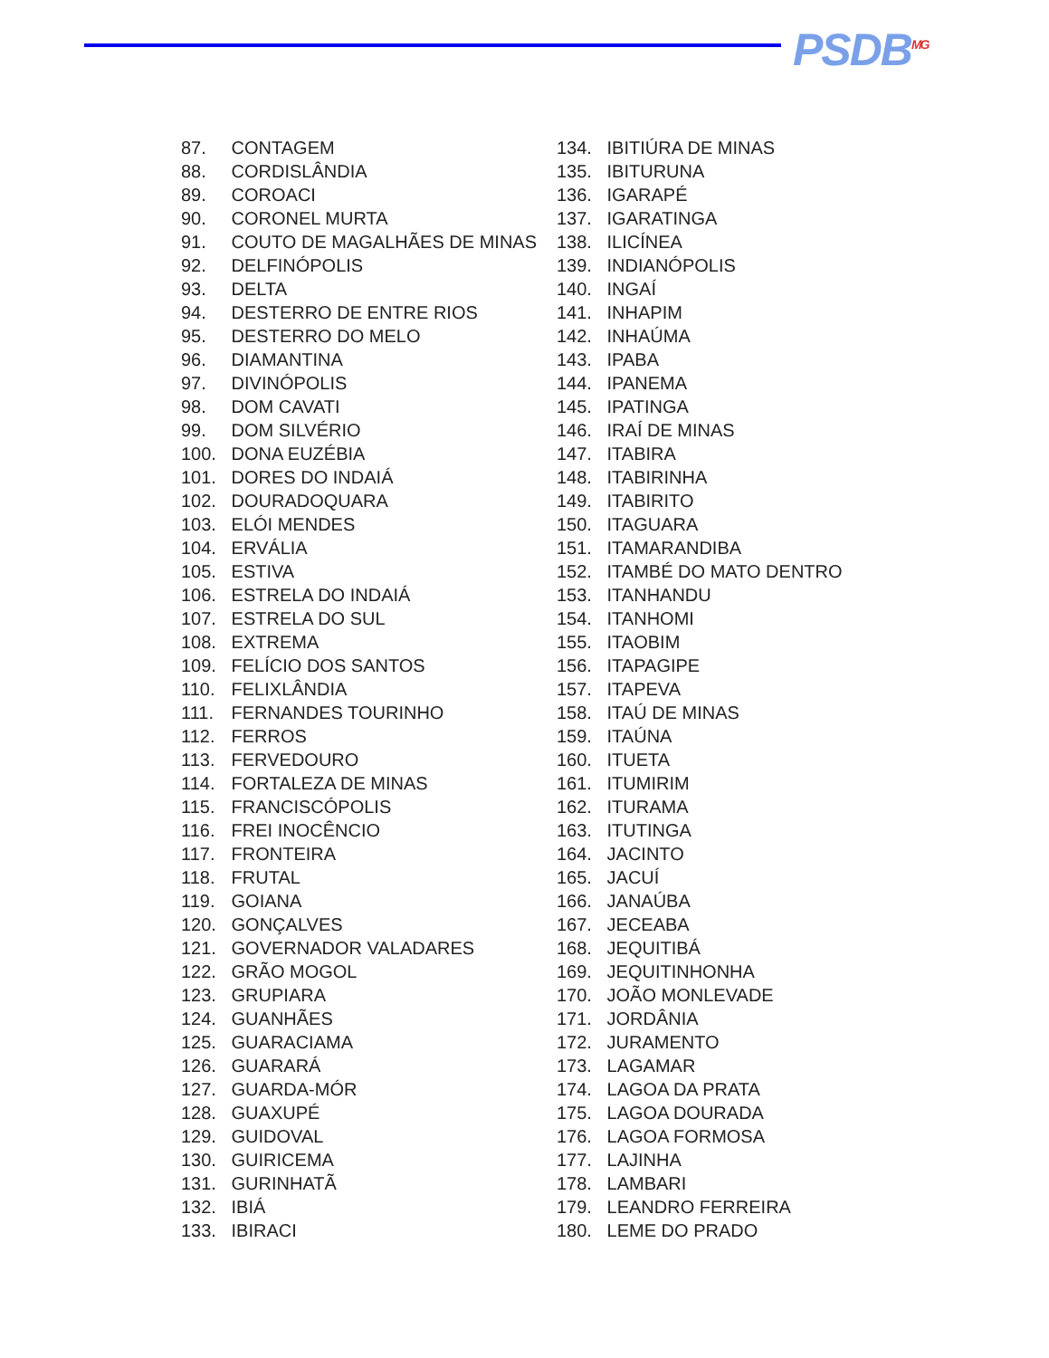PSDB<sup>MG</sup>
87. CONTAGEM
88. CORDISLÂNDIA
89. COROACI
90. CORONEL MURTA
91. COUTO DE MAGALHÃES DE MINAS
92. DELFINÓPOLIS
93. DELTA
94. DESTERRO DE ENTRE RIOS
95. DESTERRO DO MELO
96. DIAMANTINA
97. DIVINÓPOLIS
98. DOM CAVATI
99. DOM SILVÉRIO
100. DONA EUZÉBIA
101. DORES DO INDAIÁ
102. DOURADOQUARA
103. ELÓI MENDES
104. ERVÁLIA
105. ESTIVA
106. ESTRELA DO INDAIÁ
107. ESTRELA DO SUL
108. EXTREMA
109. FELÍCIO DOS SANTOS
110. FELIXLÂNDIA
111. FERNANDES TOURINHO
112. FERROS
113. FERVEDOURO
114. FORTALEZA DE MINAS
115. FRANCISCÓPOLIS
116. FREI INOCÊNCIO
117. FRONTEIRA
118. FRUTAL
119. GOIANA
120. GONÇALVES
121. GOVERNADOR VALADARES
122. GRÃO MOGOL
123. GRUPIARA
124. GUANHÃES
125. GUARACIAMA
126. GUARARÁ
127. GUARDA-MÓR
128. GUAXUPÉ
129. GUIDOVAL
130. GUIRICEMA
131. GURINHATÃ
132. IBIÁ
133. IBIRACI
134. IBITIÚRA DE MINAS
135. IBITURUNA
136. IGARAPÉ
137. IGARATINGA
138. ILICÍNEA
139. INDIANÓPOLIS
140. INGAÍ
141. INHAPIM
142. INHAÚMA
143. IPABA
144. IPANEMA
145. IPATINGA
146. IRAÍ DE MINAS
147. ITABIRA
148. ITABIRINHA
149. ITABIRITO
150. ITAGUARA
151. ITAMARANDIBA
152. ITAMBÉ DO MATO DENTRO
153. ITANHANDU
154. ITANHOMI
155. ITAOBIM
156. ITAPAGIPE
157. ITAPEVA
158. ITAÚ DE MINAS
159. ITAÚNA
160. ITUETA
161. ITUMIRIM
162. ITURAMA
163. ITUTINGA
164. JACINTO
165. JACUÍ
166. JANAÚBA
167. JECEABA
168. JEQUITIBÁ
169. JEQUITINHONHA
170. JOÃO MONLEVADE
171. JORDÂNIA
172. JURAMENTO
173. LAGAMAR
174. LAGOA DA PRATA
175. LAGOA DOURADA
176. LAGOA FORMOSA
177. LAJINHA
178. LAMBARI
179. LEANDRO FERREIRA
180. LEME DO PRADO